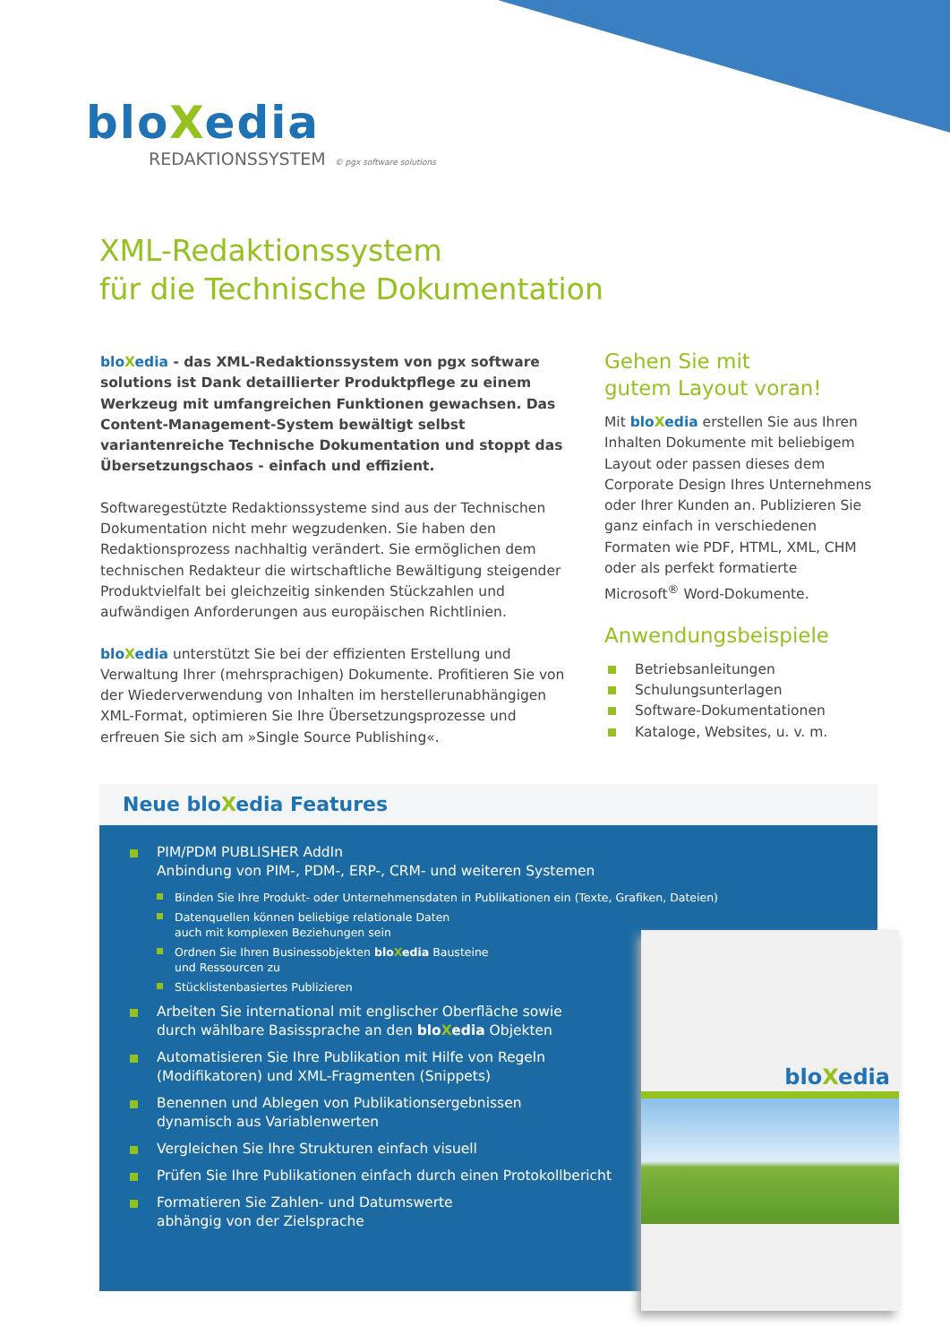bloXedia
REDAKTIONSSYSTEM © pgx software solutions
XML-Redaktionssystem
für die Technische Dokumentation
blo Xedia - das XML-Redaktionssystem von pgx software solutions ist Dank detaillierter Produktpflege zu einem Werkzeug mit umfangreichen Funktionen gewachsen. Das Content-Management-System bewältigt selbst variantenreiche Technische Dokumentation und stoppt das Übersetzungschaos - einfach und effizient.
Softwaregestützte Redaktionssysteme sind aus der Technischen Dokumentation nicht mehr wegzudenken. Sie haben den Redaktionsprozess nachhaltig verändert. Sie ermöglichen dem technischen Redakteur die wirtschaftliche Bewältigung steigender Produktvielfalt bei gleichzeitig sinkenden Stückzahlen und aufwändigen Anforderungen aus europäischen Richtlinien.
blo Xedia unterstützt Sie bei der effizienten Erstellung und Verwaltung Ihrer (mehrsprachigen) Dokumente. Profitieren Sie von der Wiederverwendung von Inhalten im herstellerunabhängigen XML-Format, optimieren Sie Ihre Übersetzungsprozesse und erfreuen Sie sich am »Single Source Publishing«.
Gehen Sie mit
gutem Layout voran!
Mit blo Xedia erstellen Sie aus Ihren Inhalten Dokumente mit beliebigem Layout oder passen dieses dem Corporate Design Ihres Unternehmens oder Ihrer Kunden an. Publizieren Sie ganz einfach in verschiedenen Formaten wie PDF, HTML, XML, CHM oder als perfekt formatierte Microsoft<sup>®</sup> Word-Dokumente.
Anwendungsbeispiele
Betriebsanleitungen
Schulungsunterlagen
Software-Dokumentationen
Kataloge, Websites, u. v. m.
Neue bloXedia Features
PIM/PDM PUBLISHER AddIn
Anbindung von PIM-, PDM-, ERP-, CRM- und weiteren Systemen
Binden Sie Ihre Produkt- oder Unternehmensdaten in Publikationen ein (Texte, Grafiken, Dateien)
Datenquellen können beliebige relationale Daten
auch mit komplexen Beziehungen sein
Ordnen Sie Ihren Businessobjekten bloXedia Bausteine
und Ressourcen zu
Stücklistenbasiertes Publizieren
Arbeiten Sie international mit englischer Oberfläche sowie
durch wählbare Basissprache an den bloXedia Objekten
Automatisieren Sie Ihre Publikation mit Hilfe von Regeln
(Modifikatoren) und XML-Fragmenten (Snippets)
Benennen und Ablegen von Publikationsergebnissen
dynamisch aus Variablenwerten
Vergleichen Sie Ihre Strukturen einfach visuell
Prüfen Sie Ihre Publikationen einfach durch einen Protokollbericht
Formatieren Sie Zahlen- und Datumswerte
abhängig von der Zielsprache
bloXedia